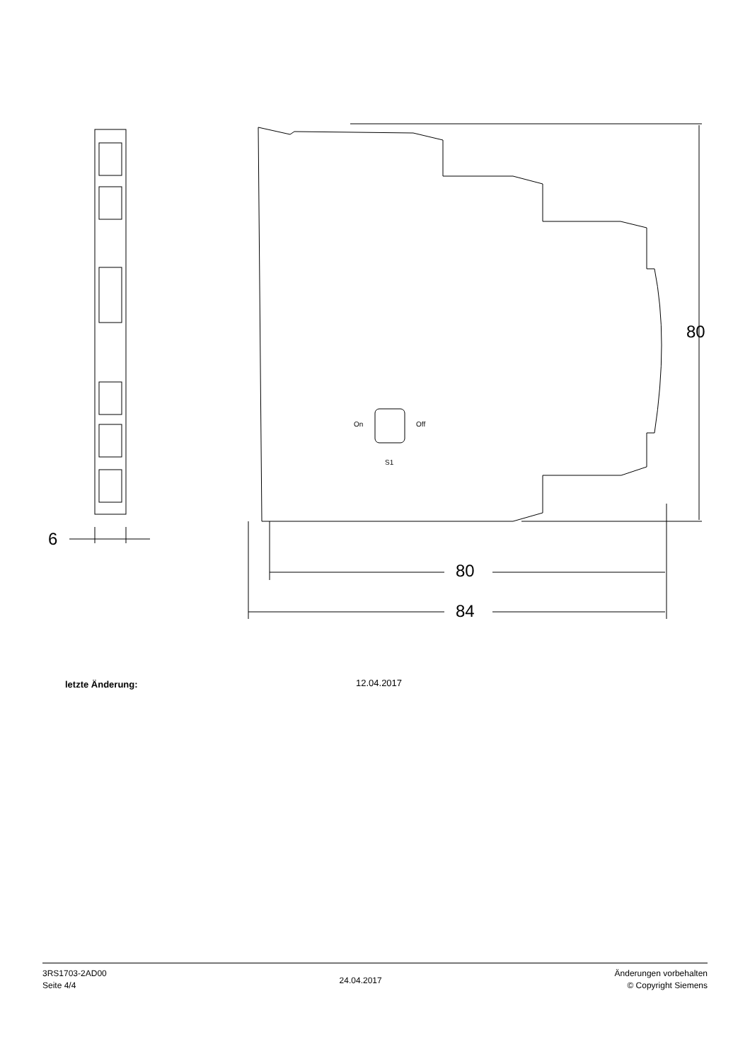6
80
84
80
On Off
S1
letzte Änderung: 12.04.2017
3RS1703-2AD00
Seite 4/4
24.04.2017
Änderungen vorbehalten
© Copyright Siemens